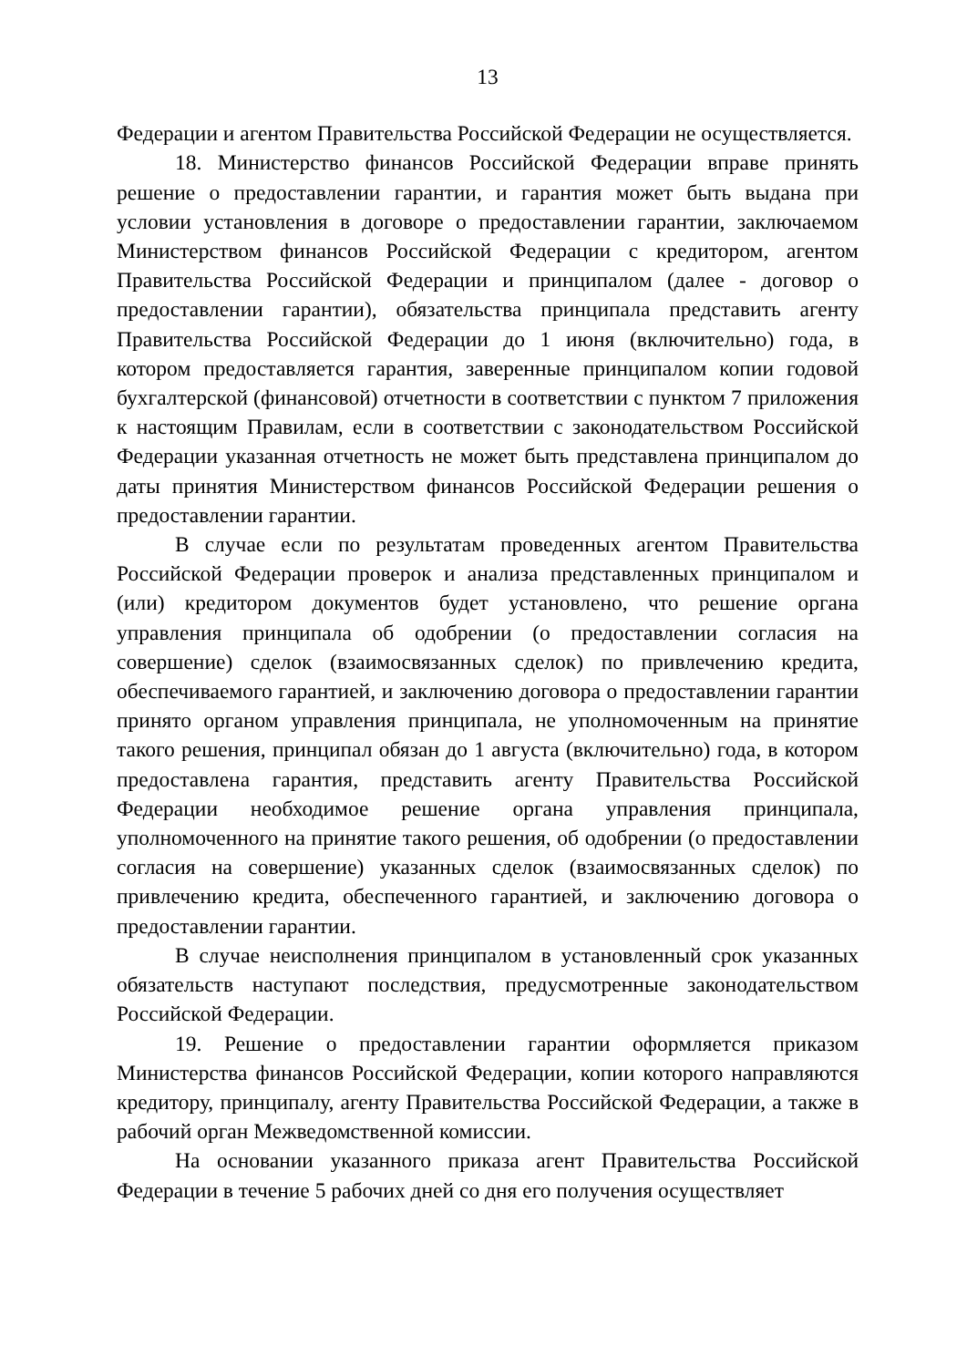13
Федерации и агентом Правительства Российской Федерации не осуществляется.
18. Министерство финансов Российской Федерации вправе принять решение о предоставлении гарантии, и гарантия может быть выдана при условии установления в договоре о предоставлении гарантии, заключаемом Министерством финансов Российской Федерации с кредитором, агентом Правительства Российской Федерации и принципалом (далее - договор о предоставлении гарантии), обязательства принципала представить агенту Правительства Российской Федерации до 1 июня (включительно) года, в котором предоставляется гарантия, заверенные принципалом копии годовой бухгалтерской (финансовой) отчетности в соответствии с пунктом 7 приложения к настоящим Правилам, если в соответствии с законодательством Российской Федерации указанная отчетность не может быть представлена принципалом до даты принятия Министерством финансов Российской Федерации решения о предоставлении гарантии.
В случае если по результатам проведенных агентом Правительства Российской Федерации проверок и анализа представленных принципалом и (или) кредитором документов будет установлено, что решение органа управления принципала об одобрении (о предоставлении согласия на совершение) сделок (взаимосвязанных сделок) по привлечению кредита, обеспечиваемого гарантией, и заключению договора о предоставлении гарантии принято органом управления принципала, не уполномоченным на принятие такого решения, принципал обязан до 1 августа (включительно) года, в котором предоставлена гарантия, представить агенту Правительства Российской Федерации необходимое решение органа управления принципала, уполномоченного на принятие такого решения, об одобрении (о предоставлении согласия на совершение) указанных сделок (взаимосвязанных сделок) по привлечению кредита, обеспеченного гарантией, и заключению договора о предоставлении гарантии.
В случае неисполнения принципалом в установленный срок указанных обязательств наступают последствия, предусмотренные законодательством Российской Федерации.
19. Решение о предоставлении гарантии оформляется приказом Министерства финансов Российской Федерации, копии которого направляются кредитору, принципалу, агенту Правительства Российской Федерации, а также в рабочий орган Межведомственной комиссии.
На основании указанного приказа агент Правительства Российской Федерации в течение 5 рабочих дней со дня его получения осуществляет